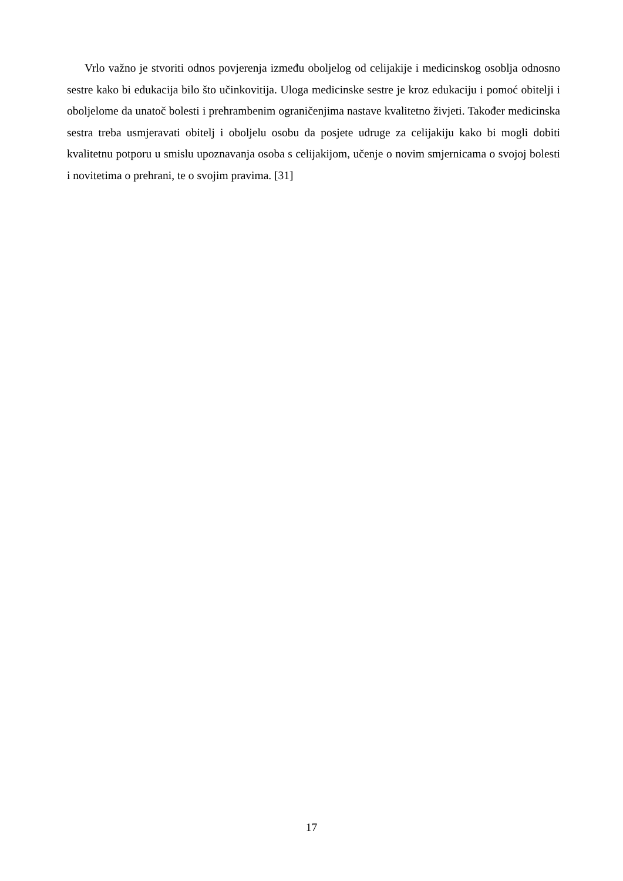Vrlo važno je stvoriti odnos povjerenja između oboljelog od celijakije i medicinskog osoblja odnosno sestre kako bi edukacija bilo što učinkovitija. Uloga medicinske sestre je kroz edukaciju i pomoć obitelji i oboljelome da unatoč bolesti i prehrambenim ograničenjima nastave kvalitetno živjeti. Također medicinska sestra treba usmjeravati obitelj i oboljelu osobu da posjete udruge za celijakiju kako bi mogli dobiti kvalitetnu potporu u smislu upoznavanja osoba s celijakijom, učenje o novim smjernicama o svojoj bolesti i novitetima o prehrani, te o svojim pravima. [31]
17